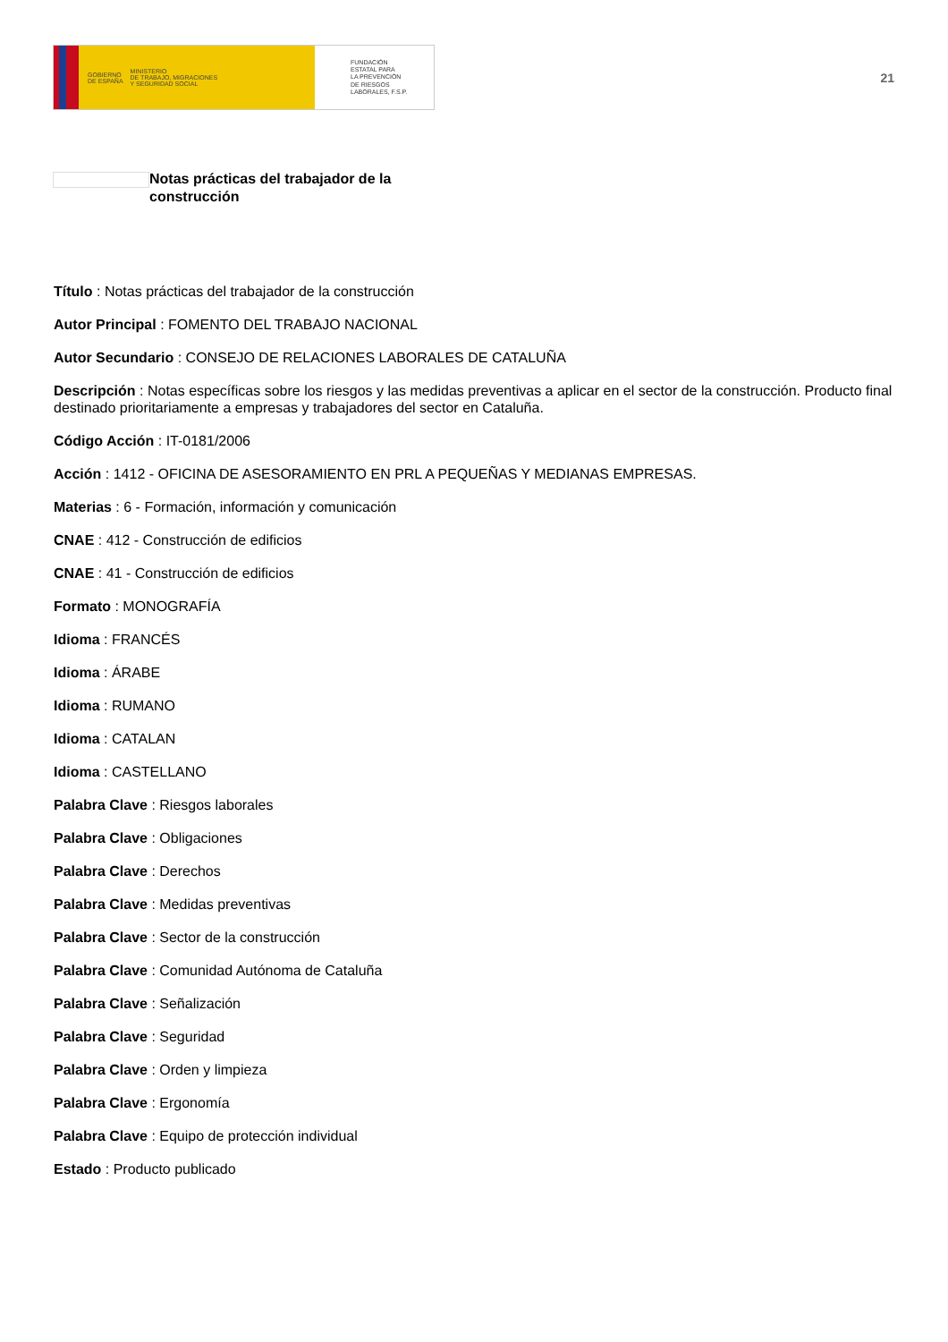GOBIERNO
DE ESPAÑA MINISTERIO
DE TRABAJO, MIGRACIONES
Y SEGURIDAD SOCIAL
FUNDACIÓN
ESTATAL PARA
LA PREVENCIÓN
DE RIESGOS
LABORALES, F.S.P.
21
Notas prácticas del trabajador de la construcción
Título : Notas prácticas del trabajador de la construcción
Autor Principal : FOMENTO DEL TRABAJO NACIONAL
Autor Secundario : CONSEJO DE RELACIONES LABORALES DE CATALUÑA
Descripción : Notas específicas sobre los riesgos y las medidas preventivas a aplicar en el sector de la construcción. Producto final destinado prioritariamente a empresas y trabajadores del sector en Cataluña.
Código Acción : IT-0181/2006
Acción : 1412 - OFICINA DE ASESORAMIENTO EN PRL A PEQUEÑAS Y MEDIANAS EMPRESAS.
Materias : 6 - Formación, información y comunicación
CNAE : 412 - Construcción de edificios
CNAE : 41 - Construcción de edificios
Formato : MONOGRAFÍA
Idioma : FRANCÉS
Idioma : ÁRABE
Idioma : RUMANO
Idioma : CATALAN
Idioma : CASTELLANO
Palabra Clave : Riesgos laborales
Palabra Clave : Obligaciones
Palabra Clave : Derechos
Palabra Clave : Medidas preventivas
Palabra Clave : Sector de la construcción
Palabra Clave : Comunidad Autónoma de Cataluña
Palabra Clave : Señalización
Palabra Clave : Seguridad
Palabra Clave : Orden y limpieza
Palabra Clave : Ergonomía
Palabra Clave : Equipo de protección individual
Estado : Producto publicado